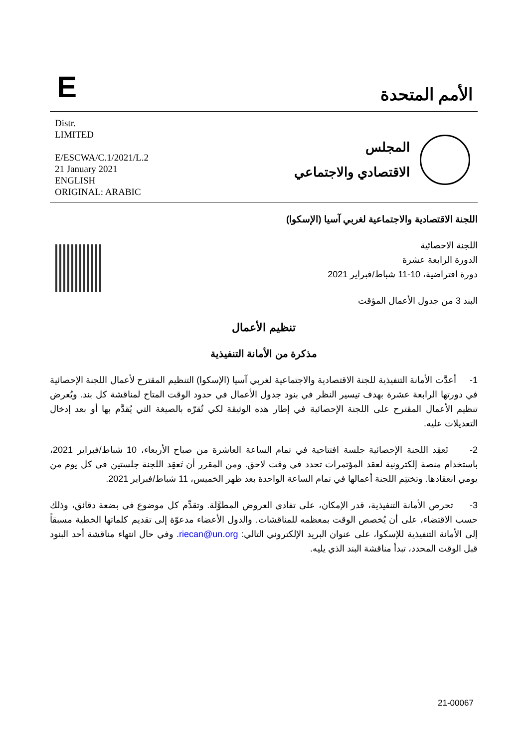E
الأمم المتحدة
Distr.
LIMITED
E/ESCWA/C.1/2021/L.2
21 January 2021
ENGLISH
ORIGINAL: ARABIC
المجلس
الاقتصادي والاجتماعي
اللجنة الاقتصادية والاجتماعية لغربي آسيا (الإسكوا)
اللجنة الاحصائية
الدورة الرابعة عشرة
دورة افتراضية، 10-11 شباط/فبراير 2021
البند 3 من جدول الأعمال المؤقت
تنظيم الأعمال
مذكرة من الأمانة التنفيذية
1- أعدَّت الأمانة التنفيذية للجنة الاقتصادية والاجتماعية لغربي آسيا (الإسكوا) التنظيم المقترح لأعمال اللجنة الإحصائية في دورتها الرابعة عشرة بهدف تيسير النظر في بنود جدول الأعمال في حدود الوقت المتاح لمناقشة كل بند. ويُعرض تنظيم الأعمال المقترح على اللجنة الإحصائية في إطار هذه الوثيقة لكي تُقرّه بالصيغة التي يُقدَّم بها أو بعد إدخال التعديلات عليه.
2- تَعقِد اللجنة الإحصائية جلسة افتتاحية في تمام الساعة العاشرة من صباح الأربعاء، 10 شباط/فبراير 2021، باستخدام منصة إلكترونية لعقد المؤتمرات تحدد في وقت لاحق. ومن المقرر أن تَعقِد اللجنة جلستين في كل يوم من يومي انعقادها. وتختتِم اللجنة أعمالها في تمام الساعة الواحدة بعد ظهر الخميس، 11 شباط/فبراير 2021.
3- تحرص الأمانة التنفيذية، قدر الإمكان، على تفادي العروض المطوَّلة. وتقدِّم كل موضوع في بضعة دقائق، وذلك حسب الاقتضاء، على أن يُخصص الوقت بمعظمه للمناقشات. والدول الأعضاء مدعوّة إلى تقديم كلماتها الخطية مسبقاً إلى الأمانة التنفيذية للإسكوا، على عنوان البريد الإلكتروني التالي: riecan@un.org. وفي حال انتهاء مناقشة أحد البنود قبل الوقت المحدد، تبدأ مناقشة البند الذي يليه.
21-00067